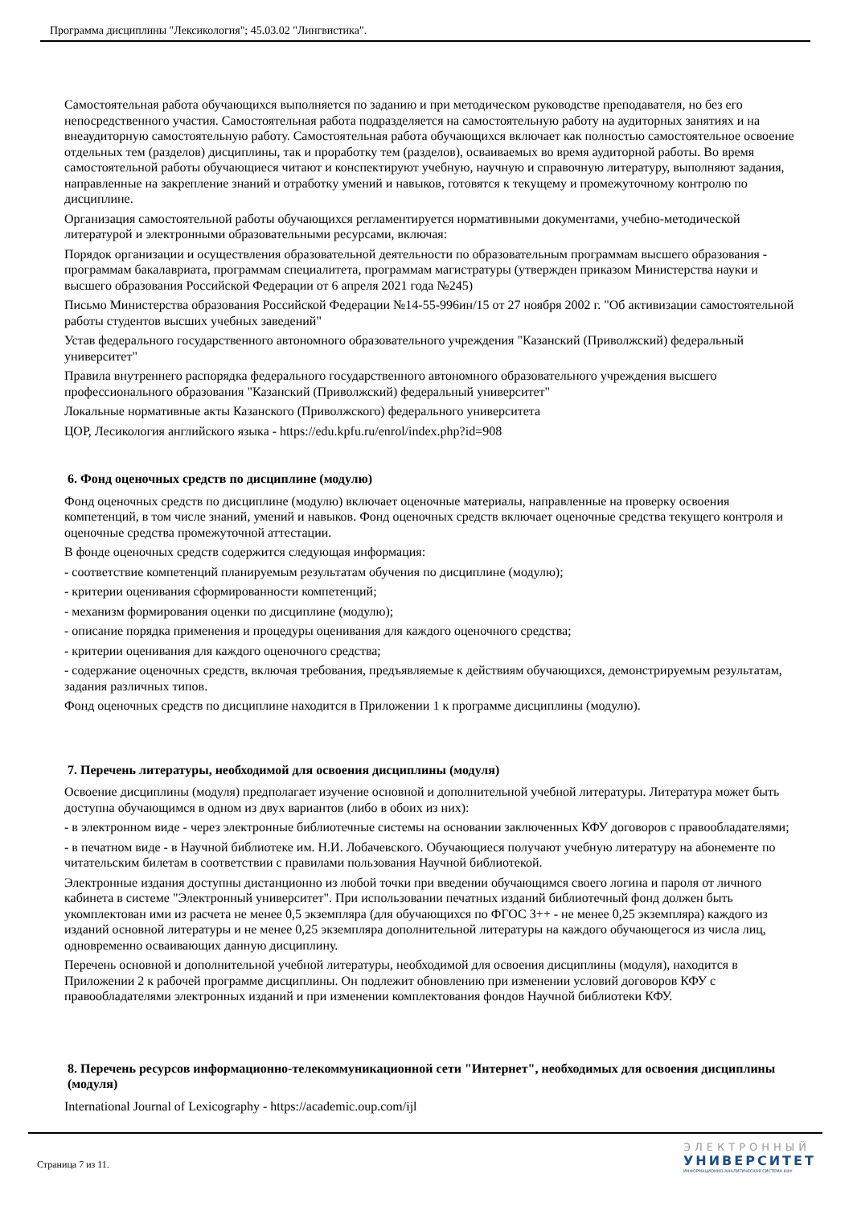Программа дисциплины "Лексикология"; 45.03.02 "Лингвистика".
Самостоятельная работа обучающихся выполняется по заданию и при методическом руководстве преподавателя, но без его непосредственного участия. Самостоятельная работа подразделяется на самостоятельную работу на аудиторных занятиях и на внеаудиторную самостоятельную работу. Самостоятельная работа обучающихся включает как полностью самостоятельное освоение отдельных тем (разделов) дисциплины, так и проработку тем (разделов), осваиваемых во время аудиторной работы. Во время самостоятельной работы обучающиеся читают и конспектируют учебную, научную и справочную литературу, выполняют задания, направленные на закрепление знаний и отработку умений и навыков, готовятся к текущему и промежуточному контролю по дисциплине.
Организация самостоятельной работы обучающихся регламентируется нормативными документами, учебно-методической литературой и электронными образовательными ресурсами, включая:
Порядок организации и осуществления образовательной деятельности по образовательным программам высшего образования - программам бакалавриата, программам специалитета, программам магистратуры (утвержден приказом Министерства науки и высшего образования Российской Федерации от 6 апреля 2021 года №245)
Письмо Министерства образования Российской Федерации №14-55-996ин/15 от 27 ноября 2002 г. "Об активизации самостоятельной работы студентов высших учебных заведений"
Устав федерального государственного автономного образовательного учреждения "Казанский (Приволжский) федеральный университет"
Правила внутреннего распорядка федерального государственного автономного образовательного учреждения высшего профессионального образования "Казанский (Приволжский) федеральный университет"
Локальные нормативные акты Казанского (Приволжского) федерального университета
ЦОР, Лесикология английского языка - https://edu.kpfu.ru/enrol/index.php?id=908
6. Фонд оценочных средств по дисциплине (модулю)
Фонд оценочных средств по дисциплине (модулю) включает оценочные материалы, направленные на проверку освоения компетенций, в том числе знаний, умений и навыков. Фонд оценочных средств включает оценочные средства текущего контроля и оценочные средства промежуточной аттестации.
В фонде оценочных средств содержится следующая информация:
- соответствие компетенций планируемым результатам обучения по дисциплине (модулю);
- критерии оценивания сформированности компетенций;
- механизм формирования оценки по дисциплине (модулю);
- описание порядка применения и процедуры оценивания для каждого оценочного средства;
- критерии оценивания для каждого оценочного средства;
- содержание оценочных средств, включая требования, предъявляемые к действиям обучающихся, демонстрируемым результатам, задания различных типов.
Фонд оценочных средств по дисциплине находится в Приложении 1 к программе дисциплины (модулю).
7. Перечень литературы, необходимой для освоения дисциплины (модуля)
Освоение дисциплины (модуля) предполагает изучение основной и дополнительной учебной литературы. Литература может быть доступна обучающимся в одном из двух вариантов (либо в обоих из них):
- в электронном виде - через электронные библиотечные системы на основании заключенных КФУ договоров с правообладателями;
- в печатном виде - в Научной библиотеке им. Н.И. Лобачевского. Обучающиеся получают учебную литературу на абонементе по читательским билетам в соответствии с правилами пользования Научной библиотекой.
Электронные издания доступны дистанционно из любой точки при введении обучающимся своего логина и пароля от личного кабинета в системе "Электронный университет". При использовании печатных изданий библиотечный фонд должен быть укомплектован ими из расчета не менее 0,5 экземпляра (для обучающихся по ФГОС 3++ - не менее 0,25 экземпляра) каждого из изданий основной литературы и не менее 0,25 экземпляра дополнительной литературы на каждого обучающегося из числа лиц, одновременно осваивающих данную дисциплину.
Перечень основной и дополнительной учебной литературы, необходимой для освоения дисциплины (модуля), находится в Приложении 2 к рабочей программе дисциплины. Он подлежит обновлению при изменении условий договоров КФУ с правообладателями электронных изданий и при изменении комплектования фондов Научной библиотеки КФУ.
8. Перечень ресурсов информационно-телекоммуникационной сети "Интернет", необходимых для освоения дисциплины (модуля)
International Journal of Lexicography - https://academic.oup.com/ijl
Страница 7 из 11.
ЭЛЕКТРОННЫЙ
УНИВЕРСИТЕТ
ИНФОРМАЦИОННО-АНАЛИТИЧЕСКАЯ СИСТЕМА КФУ